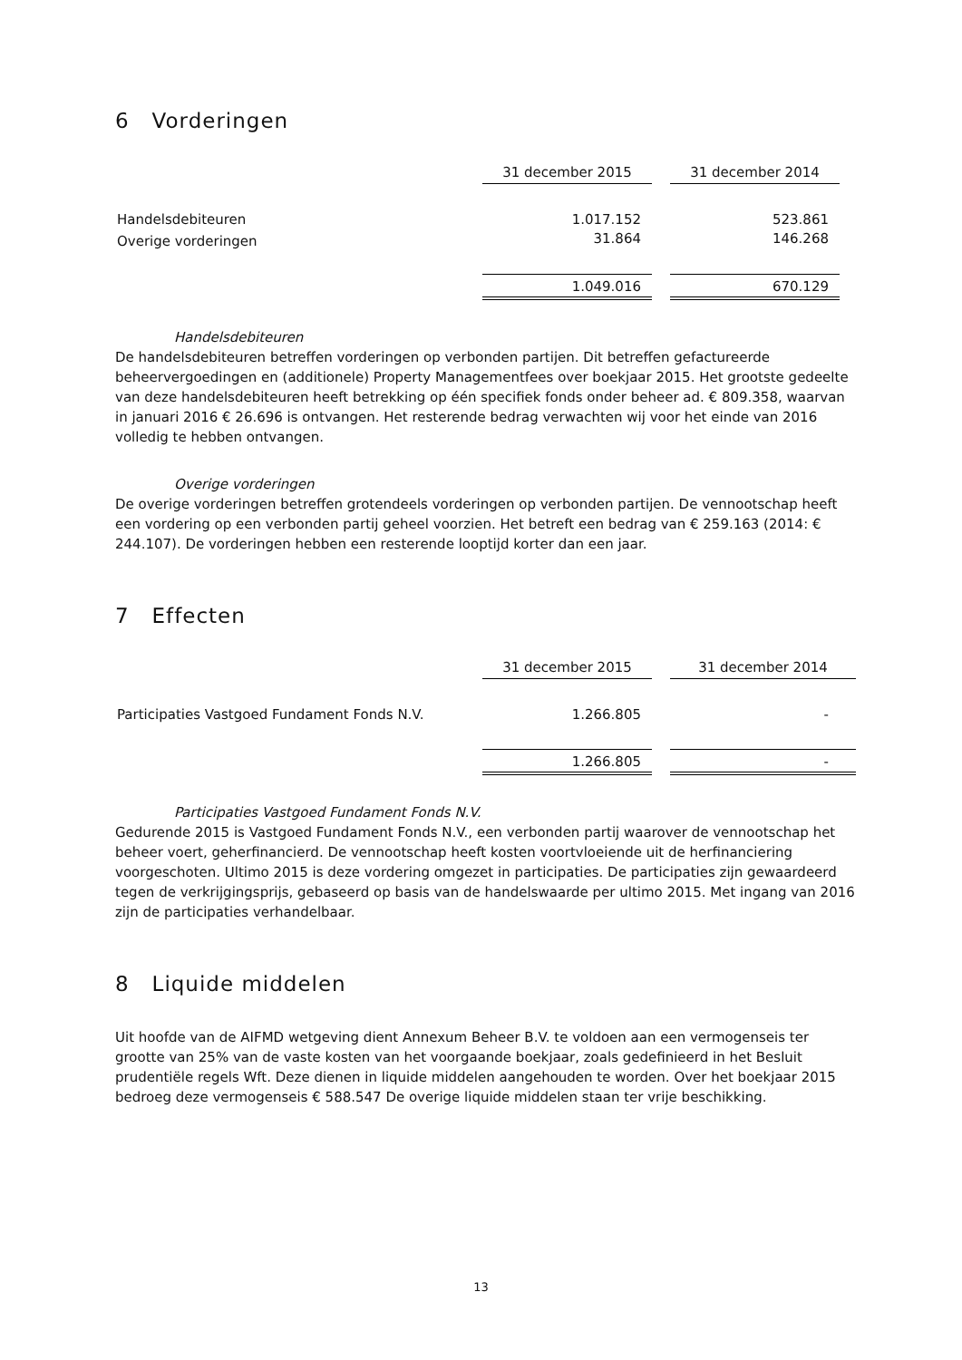6 Vorderingen
| | 31 december 2015 | | 31 december 2014 |
| Handelsdebiteuren | 1.017.152 | | 523.861 |
| Overige vorderingen | 31.864 | | 146.268 |
| | 1.049.016 | | 670.129 |
Handelsdebiteuren
De handelsdebiteuren betreffen vorderingen op verbonden partijen. Dit betreffen gefactureerde beheervergoedingen en (additionele) Property Managementfees over boekjaar 2015. Het grootste gedeelte van deze handelsdebiteuren heeft betrekking op één specifiek fonds onder beheer ad. € 809.358, waarvan in januari 2016 € 26.696 is ontvangen. Het resterende bedrag verwachten wij voor het einde van 2016 volledig te hebben ontvangen.
Overige vorderingen
De overige vorderingen betreffen grotendeels vorderingen op verbonden partijen. De vennootschap heeft een vordering op een verbonden partij geheel voorzien. Het betreft een bedrag van € 259.163 (2014: € 244.107). De vorderingen hebben een resterende looptijd korter dan een jaar.
7 Effecten
| | 31 december 2015 | | 31 december 2014 |
| Participaties Vastgoed Fundament Fonds N.V. | 1.266.805 | | - |
| | 1.266.805 | | - |
Participaties Vastgoed Fundament Fonds N.V.
Gedurende 2015 is Vastgoed Fundament Fonds N.V., een verbonden partij waarover de vennootschap het beheer voert, geherfinancierd. De vennootschap heeft kosten voortvloeiende uit de herfinanciering voorgeschoten. Ultimo 2015 is deze vordering omgezet in participaties. De participaties zijn gewaardeerd tegen de verkrijgingsprijs, gebaseerd op basis van de handelswaarde per ultimo 2015. Met ingang van 2016 zijn de participaties verhandelbaar.
8 Liquide middelen
Uit hoofde van de AIFMD wetgeving dient Annexum Beheer B.V. te voldoen aan een vermogenseis ter grootte van 25% van de vaste kosten van het voorgaande boekjaar, zoals gedefinieerd in het Besluit prudentiële regels Wft. Deze dienen in liquide middelen aangehouden te worden. Over het boekjaar 2015 bedroeg deze vermogenseis € 588.547 De overige liquide middelen staan ter vrije beschikking.
13